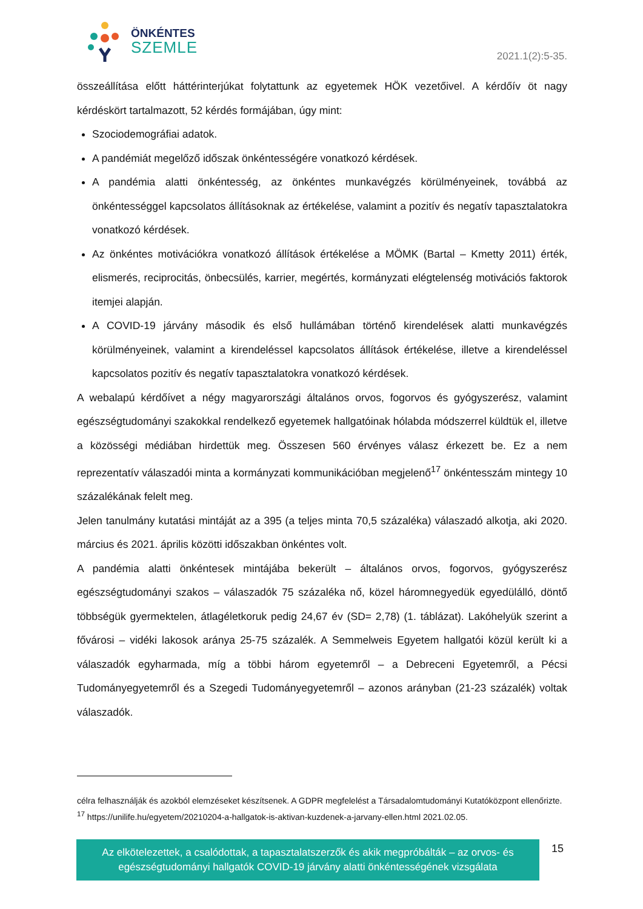ÖNKÉNTES
SZEMLE
2021.1(2):5-35.
összeállítása előtt háttérinterjúkat folytattunk az egyetemek HÖK vezetőivel. A kérdőív öt nagy kérdéskört tartalmazott, 52 kérdés formájában, úgy mint:
Szociodemográfiai adatok.
A pandémiát megelőző időszak önkéntességére vonatkozó kérdések.
A pandémia alatti önkéntesség, az önkéntes munkavégzés körülményeinek, továbbá az önkéntességgel kapcsolatos állításoknak az értékelése, valamint a pozitív és negatív tapasztalatokra vonatkozó kérdések.
Az önkéntes motivációkra vonatkozó állítások értékelése a MÖMK (Bartal – Kmetty 2011) érték, elismerés, reciprocitás, önbecsülés, karrier, megértés, kormányzati elégtelenség motivációs faktorok itemjei alapján.
A COVID-19 járvány második és első hullámában történő kirendelések alatti munkavégzés körülményeinek, valamint a kirendeléssel kapcsolatos állítások értékelése, illetve a kirendeléssel kapcsolatos pozitív és negatív tapasztalatokra vonatkozó kérdések.
A webalapú kérdőívet a négy magyarországi általános orvos, fogorvos és gyógyszerész, valamint egészségtudományi szakokkal rendelkező egyetemek hallgatóinak hólabda módszerrel küldtük el, illetve a közösségi médiában hirdettük meg. Összesen 560 érvényes válasz érkezett be. Ez a nem reprezentatív válaszadói minta a kormányzati kommunikációban megjelenő<sup>17</sup> önkéntesszám mintegy 10 százalékának felelt meg.
Jelen tanulmány kutatási mintáját az a 395 (a teljes minta 70,5 százaléka) válaszadó alkotja, aki 2020. március és 2021. április közötti időszakban önkéntes volt.
A pandémia alatti önkéntesek mintájába bekerült – általános orvos, fogorvos, gyógyszerész egészségtudományi szakos – válaszadók 75 százaléka nő, közel háromnegyedük egyedülálló, döntő többségük gyermektelen, átlagéletkoruk pedig 24,67 év (SD= 2,78) (1. táblázat). Lakóhelyük szerint a fővárosi – vidéki lakosok aránya 25-75 százalék. A Semmelweis Egyetem hallgatói közül került ki a válaszadók egyharmada, míg a többi három egyetemről – a Debreceni Egyetemről, a Pécsi Tudományegyetemről és a Szegedi Tudományegyetemről – azonos arányban (21-23 százalék) voltak válaszadók.
célra felhasználják és azokból elemzéseket készítsenek. A GDPR megfelelést a Társadalomtudományi Kutatóközpont ellenőrizte.
<sup>17</sup> https://unilife.hu/egyetem/20210204-a-hallgatok-is-aktivan-kuzdenek-a-jarvany-ellen.html 2021.02.05.
Az elkötelezettek, a csalódottak, a tapasztalatszerzők és akik megpróbálták – az orvos- és
egészségtudományi hallgatók COVID-19 járvány alatti önkéntességének vizsgálata
15